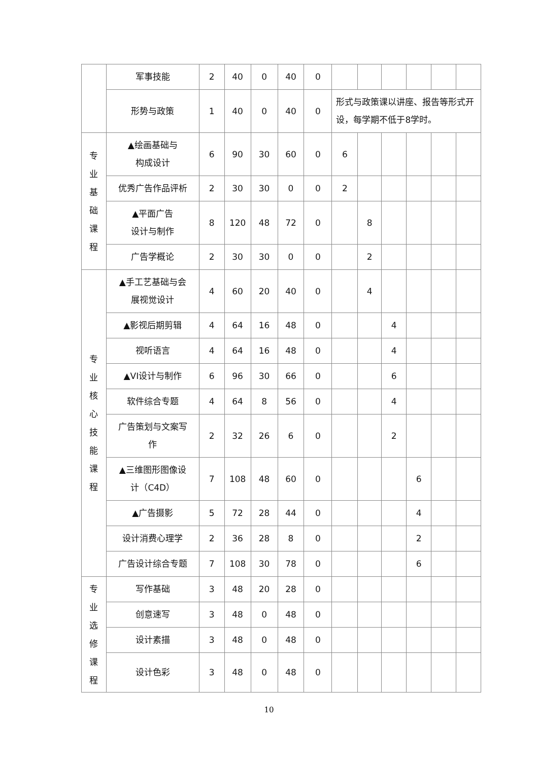| | 军事技能 | 2 | 40 | 0 | 40 | 0 | | | | | | |
| | 形势与政策 | 1 | 40 | 0 | 40 | 0 | 形式与政策课以讲座、报告等形式开设，每学期不低于8学时。 | | | | | |
| 专 业 基 础 课 程 | ▲绘画基础与 构成设计 | 6 | 90 | 30 | 60 | 0 | 6 | | | | | |
| | 优秀广告作品评析 | 2 | 30 | 30 | 0 | 0 | 2 | | | | | |
| | ▲平面广告 设计与制作 | 8 | 120 | 48 | 72 | 0 | | 8 | | | | |
| | 广告学概论 | 2 | 30 | 30 | 0 | 0 | | 2 | | | | |
| 专 业 核 心 技 能 课 程 | ▲手工艺基础与会 展视觉设计 | 4 | 60 | 20 | 40 | 0 | | 4 | | | | |
| | ▲影视后期剪辑 | 4 | 64 | 16 | 48 | 0 | | | 4 | | | |
| | 视听语言 | 4 | 64 | 16 | 48 | 0 | | | 4 | | | |
| | ▲VI设计与制作 | 6 | 96 | 30 | 66 | 0 | | | 6 | | | |
| | 软件综合专题 | 4 | 64 | 8 | 56 | 0 | | | 4 | | | |
| | 广告策划与文案写 作 | 2 | 32 | 26 | 6 | 0 | | | 2 | | | |
| | ▲三维图形图像设 计（C4D） | 7 | 108 | 48 | 60 | 0 | | | | 6 | | |
| | ▲广告摄影 | 5 | 72 | 28 | 44 | 0 | | | | 4 | | |
| | 设计消费心理学 | 2 | 36 | 28 | 8 | 0 | | | | 2 | | |
| | 广告设计综合专题 | 7 | 108 | 30 | 78 | 0 | | | | 6 | | |
| 专 业 选 修 课 程 | 写作基础 | 3 | 48 | 20 | 28 | 0 | | | | | | |
| | 创意速写 | 3 | 48 | 0 | 48 | 0 | | | | | | |
| | 设计素描 | 3 | 48 | 0 | 48 | 0 | | | | | | |
| | 设计色彩 | 3 | 48 | 0 | 48 | 0 | | | | | | |
10